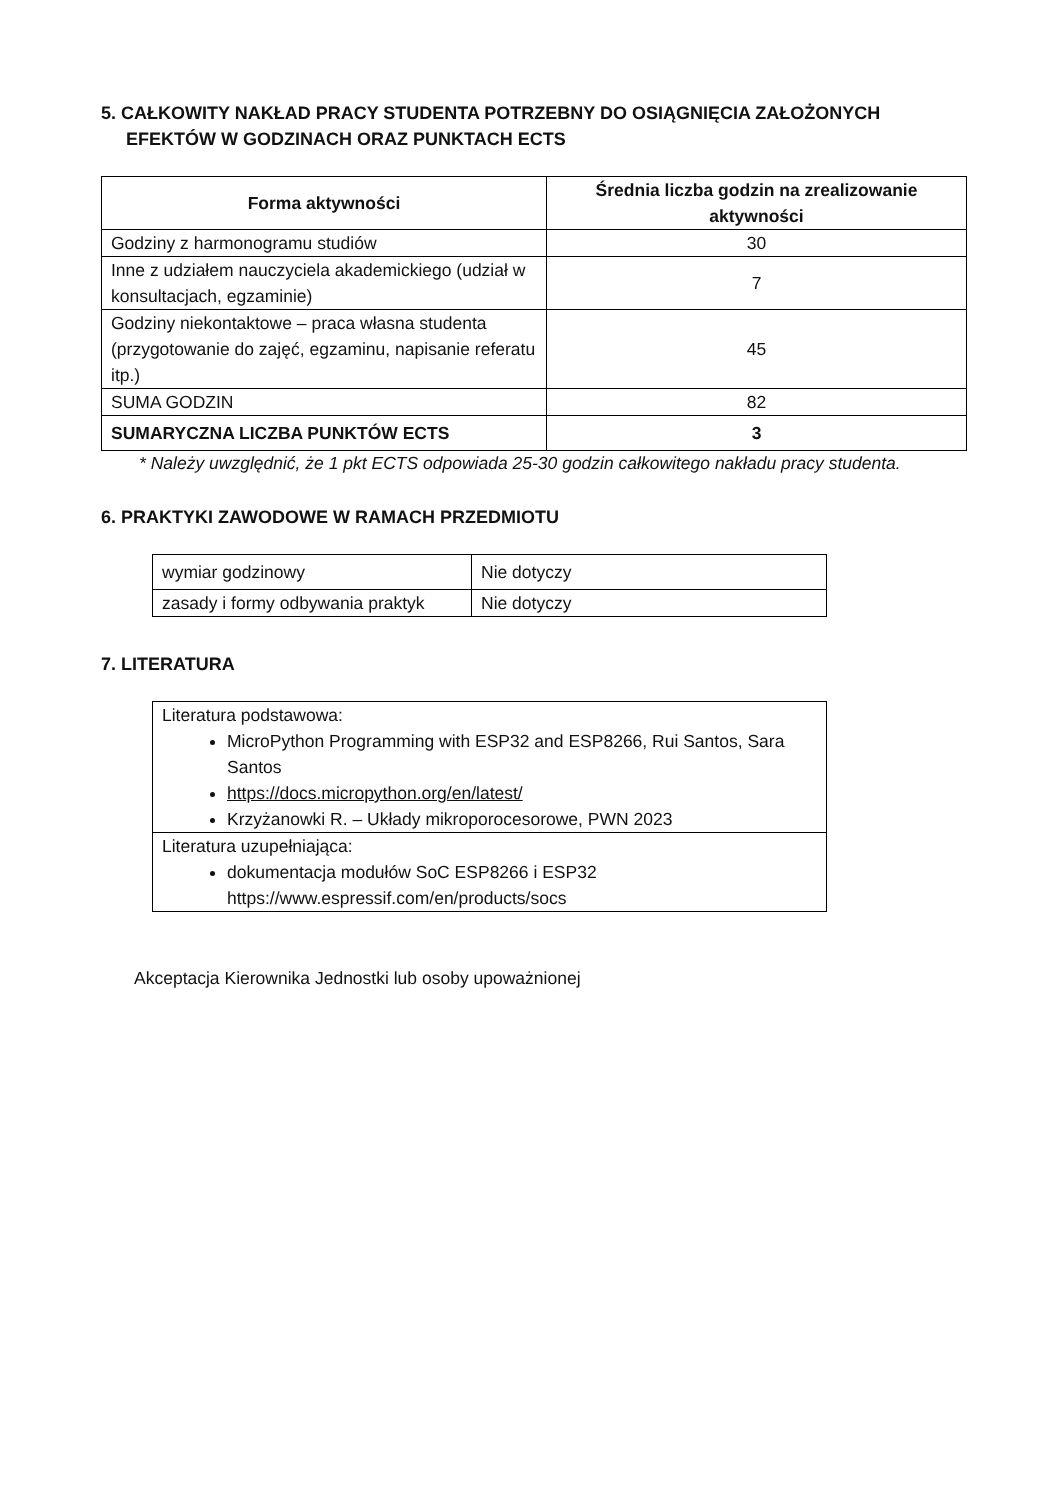5. CAŁKOWITY NAKŁAD PRACY STUDENTA POTRZEBNY DO OSIĄGNIĘCIA ZAŁOŻONYCH
EFEKTÓW W GODZINACH ORAZ PUNKTACH ECTS
| Forma aktywności | Średnia liczba godzin na zrealizowanie aktywności |
| --- | --- |
| Godziny z harmonogramu studiów | 30 |
| Inne z udziałem nauczyciela akademickiego (udział w konsultacjach, egzaminie) | 7 |
| Godziny niekontaktowe – praca własna studenta (przygotowanie do zajęć, egzaminu, napisanie referatu itp.) | 45 |
| SUMA GODZIN | 82 |
| SUMARYCZNA LICZBA PUNKTÓW ECTS | 3 |
* Należy uwzględnić, że 1 pkt ECTS odpowiada 25-30 godzin całkowitego nakładu pracy studenta.
6. PRAKTYKI ZAWODOWE W RAMACH PRZEDMIOTU
| wymiar godzinowy | Nie dotyczy |
| zasady i formy odbywania praktyk | Nie dotyczy |
7. LITERATURA
| Literatura podstawowa: MicroPython Programming with ESP32 and ESP8266, Rui Santos, Sara Santos https://docs.micropython.org/en/latest/ Krzyżanowki R. – Układy mikroporocesorowe, PWN 2023 |
| Literatura uzupełniająca: dokumentacja modułów SoC ESP8266 i ESP32 https://www.espressif.com/en/products/socs |
Akceptacja Kierownika Jednostki lub osoby upoważnionej